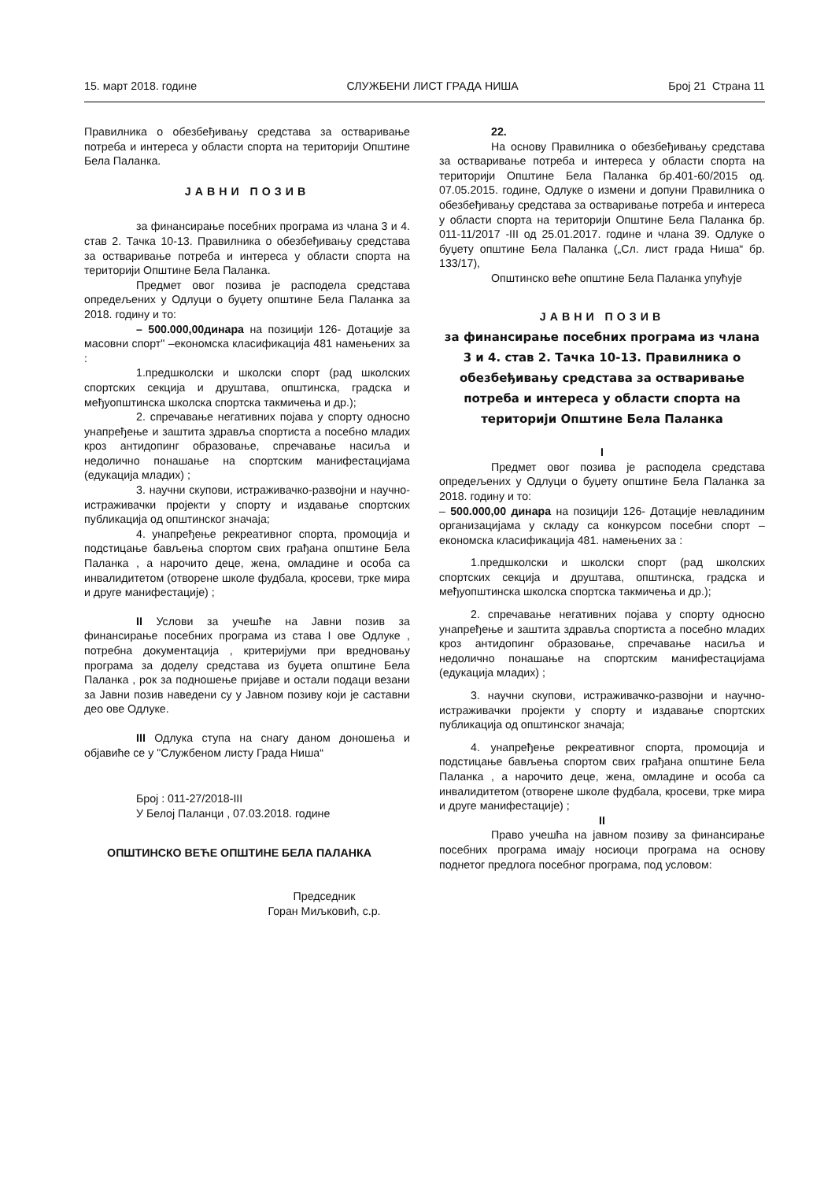15. март 2018. године СЛУЖБЕНИ ЛИСТ ГРАДА НИША Број 21 Страна 11
Правилника о обезбеђивању средстава за остваривање потреба и интереса у области спорта на територији Општине Бела Паланка.
ЈАВНИ ПОЗИВ
за финансирање посебних програма из члана 3 и 4. став 2. Тачка 10-13. Правилника о обезбеђивању средстава за остваривање потреба и интереса у области спорта на територији Општине Бела Паланка.
Предмет овог позива је расподела средстава опредељених у Одлуци о буџету општине Бела Паланка за 2018. годину и то:
– 500.000,00динара на позицији 126- Дотације за масовни спорт" –економска класификација 481 намењених за :
1.предшколски и школски спорт (рад школских спортских секција и друштава, општинска, градска и међуопштинска школска спортска такмичења и др.);
2. спречавање негативних појава у спорту односно унапређење и заштита здравља спортиста а посебно младих кроз антидопинг образовање, спречавање насиља и недолично понашање на спортским манифестацијама (едукација младих) ;
3. научни скупови, истраживачко-развојни и научно-истраживачки пројекти у спорту и издавање спортских публикација од општинског значаја;
4. унапређење рекреативног спорта, промоција и подстицање бављења спортом свих грађана општине Бела Паланка , а нарочито деце, жена, омладине и особа са инвалидитетом (отворене школе фудбала, кросеви, трке мира и друге манифестације) ;
II Услови за учешће на Јавни позив за финансирање посебних програма из става I ове Одлуке , потребна документација , критеријуми при вредновању програма за доделу средстава из буџета општине Бела Паланка , рок за подношење пријаве и остали подаци везани за Јавни позив наведени су у Јавном позиву који је саставни део ове Одлуке.
III Одлука ступа на снагу даном доношења и објавиће се у "Службеном листу Града Ниша“
Број : 011-27/2018-III
У Белој Паланци , 07.03.2018. године
ОПШТИНСКО ВЕЋЕ ОПШТИНЕ БЕЛА ПАЛАНКА
Председник
Горан Миљковић, с.р.
22.
На основу Правилника о обезбеђивању средстава за остваривање потреба и интереса у области спорта на територији Општине Бела Паланка бр.401-60/2015 од. 07.05.2015. године, Одлуке о измени и допуни Правилника о обезбеђивању средстава за остваривање потреба и интереса у области спорта на територији Општине Бела Паланка бр. 011-11/2017 -III од 25.01.2017. године и члана 39. Одлуке о буџету општине Бела Паланка („Сл. лист града Ниша“ бр. 133/17),
Општинско веће општине Бела Паланка упућује
ЈАВНИ ПОЗИВ
за финансирање посебних програма из члана 3 и 4. став 2. Тачка 10-13. Правилника о обезбеђивању средстава за остваривање потреба и интереса у области спорта на територији Општине Бела Паланка
I
Предмет овог позива је расподела средстава опредељених у Одлуци о буџету општине Бела Паланка за 2018. годину и то:
– 500.000,00 динара на позицији 126- Дотације невладиним организацијама у складу са конкурсом посебни спорт – економска класификација 481. намењених за :
1.предшколски и школски спорт (рад школских спортских секција и друштава, општинска, градска и међуопштинска школска спортска такмичења и др.);
2. спречавање негативних појава у спорту односно унапређење и заштита здравља спортиста а посебно младих кроз антидопинг образовање, спречавање насиља и недолично понашање на спортским манифестацијама (едукација младих) ;
3. научни скупови, истраживачко-развојни и научно-истраживачки пројекти у спорту и издавање спортских публикација од општинског значаја;
4. унапређење рекреативног спорта, промоција и подстицање бављења спортом свих грађана општине Бела Паланка , а нарочито деце, жена, омладине и особа са инвалидитетом (отворене школе фудбала, кросеви, трке мира и друге манифестације) ;
II
Право учешћа на јавном позиву за финансирање посебних програма имају носиоци програма на основу поднетог предлога посебног програма, под условом: